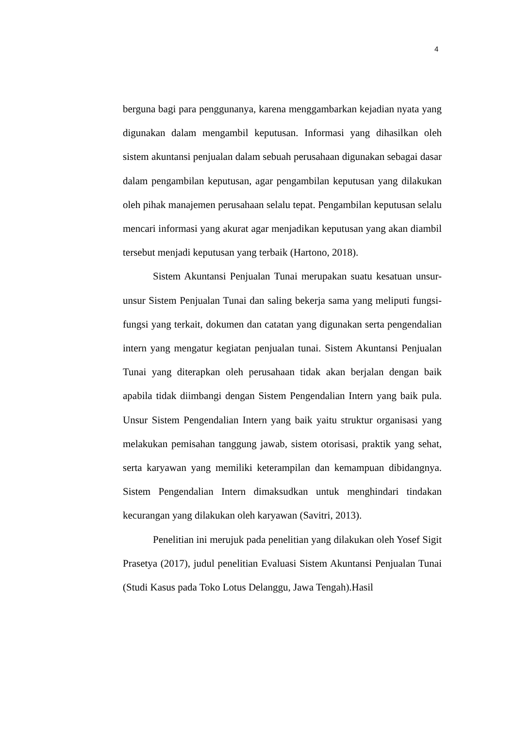4
berguna bagi para penggunanya, karena menggambarkan kejadian nyata yang digunakan dalam mengambil keputusan. Informasi yang dihasilkan oleh sistem akuntansi penjualan dalam sebuah perusahaan digunakan sebagai dasar dalam pengambilan keputusan, agar pengambilan keputusan yang dilakukan oleh pihak manajemen perusahaan selalu tepat. Pengambilan keputusan selalu mencari informasi yang akurat agar menjadikan keputusan yang akan diambil tersebut menjadi keputusan yang terbaik (Hartono, 2018).
Sistem Akuntansi Penjualan Tunai merupakan suatu kesatuan unsur-unsur Sistem Penjualan Tunai dan saling bekerja sama yang meliputi fungsi-fungsi yang terkait, dokumen dan catatan yang digunakan serta pengendalian intern yang mengatur kegiatan penjualan tunai. Sistem Akuntansi Penjualan Tunai yang diterapkan oleh perusahaan tidak akan berjalan dengan baik apabila tidak diimbangi dengan Sistem Pengendalian Intern yang baik pula. Unsur Sistem Pengendalian Intern yang baik yaitu struktur organisasi yang melakukan pemisahan tanggung jawab, sistem otorisasi, praktik yang sehat, serta karyawan yang memiliki keterampilan dan kemampuan dibidangnya. Sistem Pengendalian Intern dimaksudkan untuk menghindari tindakan kecurangan yang dilakukan oleh karyawan (Savitri, 2013).
Penelitian ini merujuk pada penelitian yang dilakukan oleh Yosef Sigit Prasetya (2017), judul penelitian Evaluasi Sistem Akuntansi Penjualan Tunai (Studi Kasus pada Toko Lotus Delanggu, Jawa Tengah).Hasil